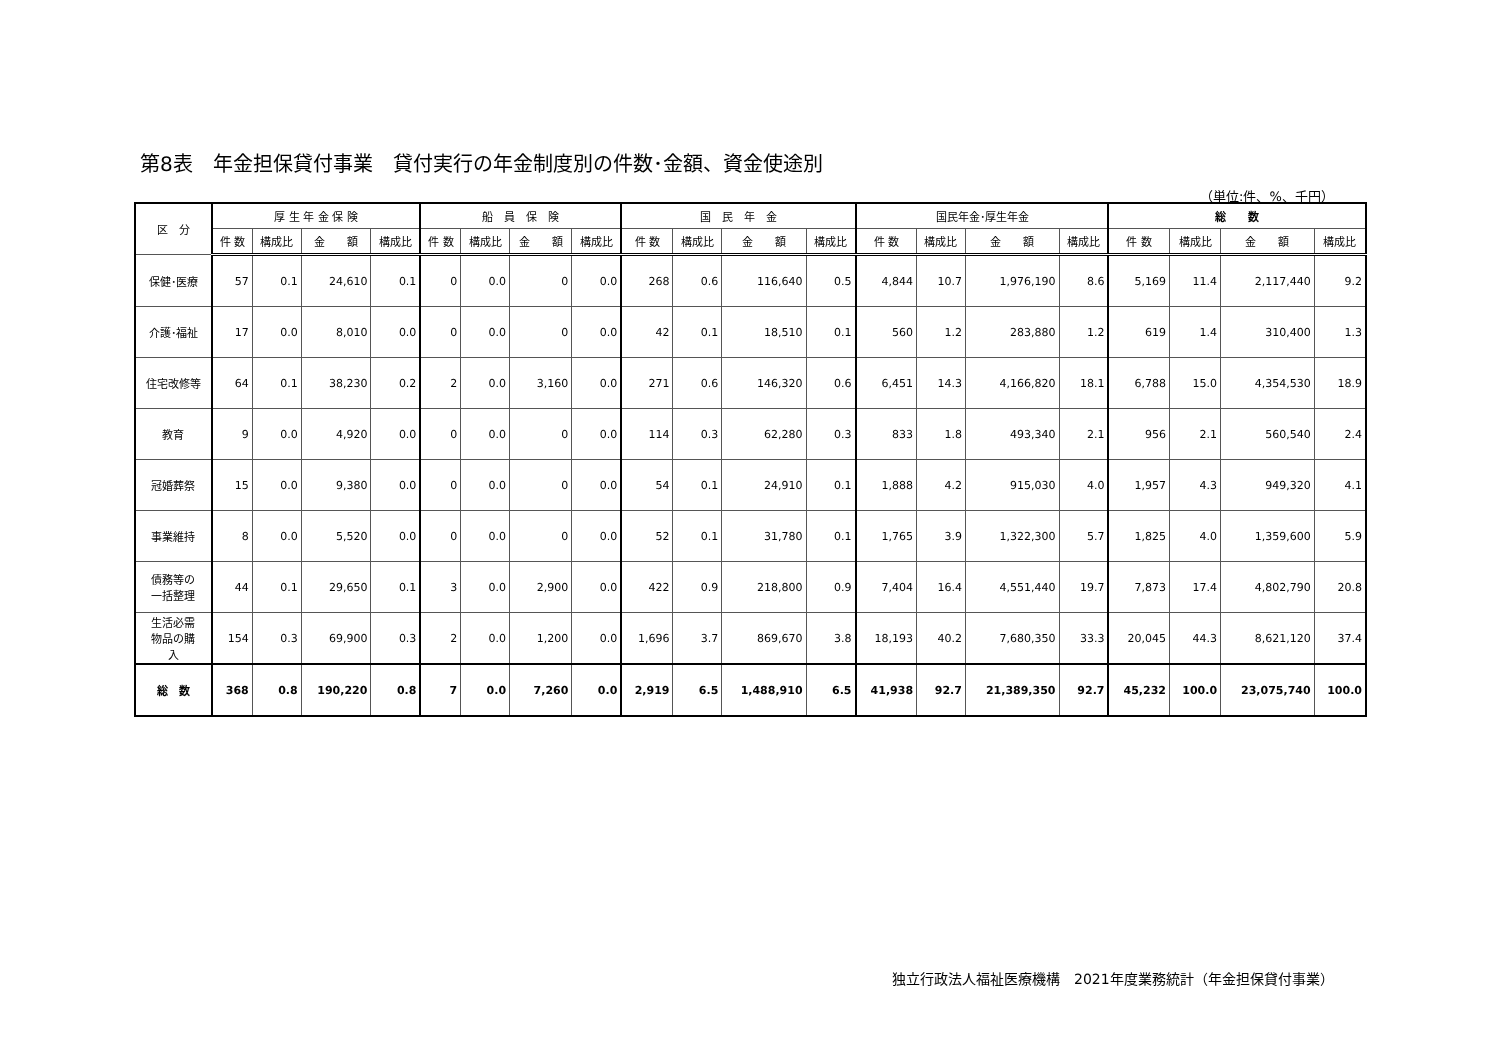第8表　年金担保貸付事業　貸付実行の年金制度別の件数･金額、資金使途別
（単位:件、%、千円）
| 区 分 | 厚 生 年 金 保 険 | | | | 船 員 保 険 | | | | 国 民 年 金 | | | | 国民年金･厚生年金 | | | | 総 数 | | | |
| --- | --- | --- | --- | --- | --- | --- | --- | --- | --- | --- | --- | --- | --- | --- | --- | --- | --- | --- | --- | --- |
| | 件 数 | 構成比 | 金 額 | 構成比 | 件 数 | 構成比 | 金 額 | 構成比 | 件 数 | 構成比 | 金 額 | 構成比 | 件 数 | 構成比 | 金 額 | 構成比 | 件 数 | 構成比 | 金 額 | 構成比 |
| 保健･医療 | 57 | 0.1 | 24,610 | 0.1 | 0 | 0.0 | 0 | 0.0 | 268 | 0.6 | 116,640 | 0.5 | 4,844 | 10.7 | 1,976,190 | 8.6 | 5,169 | 11.4 | 2,117,440 | 9.2 |
| 介護･福祉 | 17 | 0.0 | 8,010 | 0.0 | 0 | 0.0 | 0 | 0.0 | 42 | 0.1 | 18,510 | 0.1 | 560 | 1.2 | 283,880 | 1.2 | 619 | 1.4 | 310,400 | 1.3 |
| 住宅改修等 | 64 | 0.1 | 38,230 | 0.2 | 2 | 0.0 | 3,160 | 0.0 | 271 | 0.6 | 146,320 | 0.6 | 6,451 | 14.3 | 4,166,820 | 18.1 | 6,788 | 15.0 | 4,354,530 | 18.9 |
| 教育 | 9 | 0.0 | 4,920 | 0.0 | 0 | 0.0 | 0 | 0.0 | 114 | 0.3 | 62,280 | 0.3 | 833 | 1.8 | 493,340 | 2.1 | 956 | 2.1 | 560,540 | 2.4 |
| 冠婚葬祭 | 15 | 0.0 | 9,380 | 0.0 | 0 | 0.0 | 0 | 0.0 | 54 | 0.1 | 24,910 | 0.1 | 1,888 | 4.2 | 915,030 | 4.0 | 1,957 | 4.3 | 949,320 | 4.1 |
| 事業維持 | 8 | 0.0 | 5,520 | 0.0 | 0 | 0.0 | 0 | 0.0 | 52 | 0.1 | 31,780 | 0.1 | 1,765 | 3.9 | 1,322,300 | 5.7 | 1,825 | 4.0 | 1,359,600 | 5.9 |
| 債務等の 一括整理 | 44 | 0.1 | 29,650 | 0.1 | 3 | 0.0 | 2,900 | 0.0 | 422 | 0.9 | 218,800 | 0.9 | 7,404 | 16.4 | 4,551,440 | 19.7 | 7,873 | 17.4 | 4,802,790 | 20.8 |
| 生活必需 物品の購 入 | 154 | 0.3 | 69,900 | 0.3 | 2 | 0.0 | 1,200 | 0.0 | 1,696 | 3.7 | 869,670 | 3.8 | 18,193 | 40.2 | 7,680,350 | 33.3 | 20,045 | 44.3 | 8,621,120 | 37.4 |
| 総 数 | 368 | 0.8 | 190,220 | 0.8 | 7 | 0.0 | 7,260 | 0.0 | 2,919 | 6.5 | 1,488,910 | 6.5 | 41,938 | 92.7 | 21,389,350 | 92.7 | 45,232 | 100.0 | 23,075,740 | 100.0 |
独立行政法人福祉医療機構　2021年度業務統計（年金担保貸付事業）